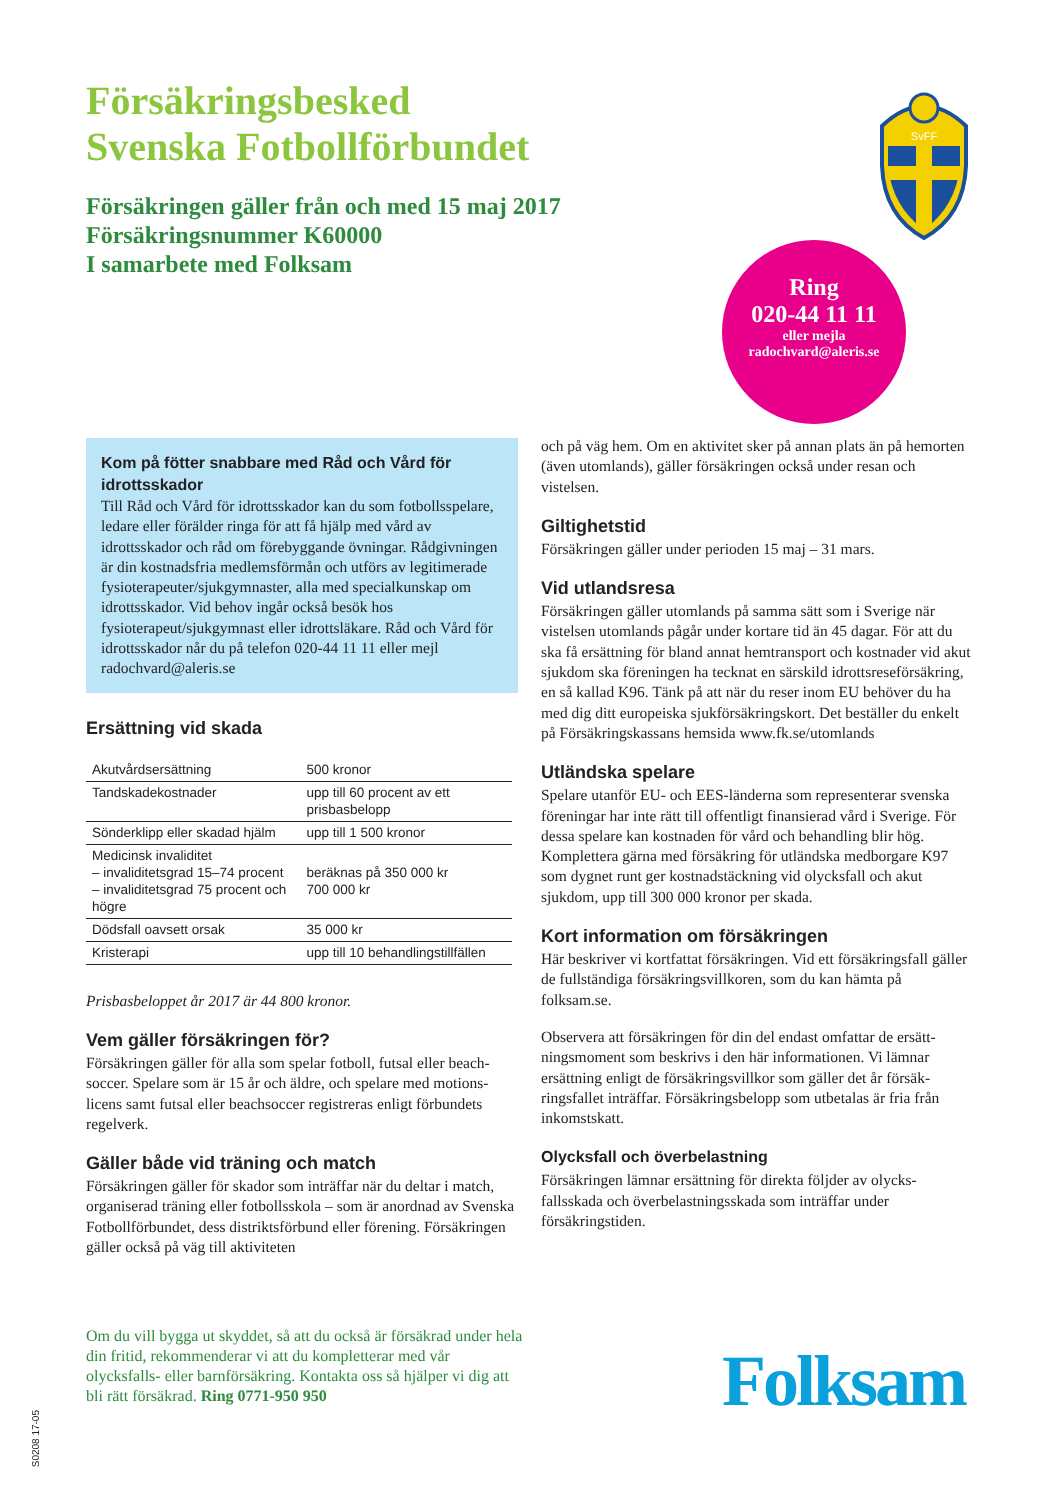Försäkringsbesked
Svenska Fotbollförbundet
Försäkringen gäller från och med 15 maj 2017
Försäkringsnummer K60000
I samarbete med Folksam
SvFF
Ring
020-44 11 11
eller mejla
radochvard@aleris.se
Kom på fötter snabbare med Råd och Vård för idrottsskador
Till Råd och Vård för idrottsskador kan du som fotbolls­spelare, ledare eller förälder ringa för att få hjälp med vård av idrottsskador och råd om förebyggande övningar. Rådgivningen är din kostnadsfria medlemsförmån och utförs av legitimerade fysioterapeuter/sjukgymnaster, alla med specialkunskap om idrottsskador. Vid behov ingår också besök hos fysioterapeut/sjukgymnast eller idrotts­läkare. Råd och Vård för idrottsskador når du på telefon 020-44 11 11 eller mejl radochvard@aleris.se
Ersättning vid skada
| Akutvårdsersättning | 500 kronor |
| Tandskadekostnader | upp till 60 procent av ett prisbasbelopp |
| Sönderklipp eller skadad hjälm | upp till 1 500 kronor |
| Medicinsk invaliditet – invaliditetsgrad 15–74 procent – invaliditetsgrad 75 procent och högre | beräknas på 350 000 kr 700 000 kr |
| Dödsfall oavsett orsak | 35 000 kr |
| Kristerapi | upp till 10 behandlingstillfällen |
Prisbasbeloppet år 2017 är 44 800 kronor.
Vem gäller försäkringen för?
Försäkringen gäller för alla som spelar fotboll, futsal eller beach­soccer. Spelare som är 15 år och äldre, och spelare med motions­licens samt futsal eller beachsoccer registreras enligt förbund­ets regelverk.
Gäller både vid träning och match
Försäkringen gäller för skador som inträffar när du deltar i match, organiserad träning eller fotbollsskola – som är anordnad av Svenska Fotbollförbundet, dess distriktsförbund eller förening. Försäkringen gäller också på väg till aktiviteten
och på väg hem. Om en aktivitet sker på annan plats än på hem­orten (även utomlands), gäller försäkringen också under resan och vistelsen.
Giltighetstid
Försäkringen gäller under perioden 15 maj – 31 mars.
Vid utlandsresa
Försäkringen gäller utomlands på samma sätt som i Sverige när vistelsen utomlands pågår under kortare tid än 45 dagar. För att du ska få ersättning för bland annat hemtransport och kostnader vid akut sjukdom ska föreningen ha tecknat en särskild idrotts­reseförsäkring, en så kallad K96. Tänk på att när du reser inom EU behöver du ha med dig ditt europeiska sjukförsäkringskort. Det beställer du enkelt på Försäkringskassans hemsida www.fk.se/utomlands
Utländska spelare
Spelare utanför EU- och EES-länderna som representerar svenska föreningar har inte rätt till offentligt finansierad vård i Sverige. För dessa spelare kan kostnaden för vård och behand­ling blir hög. Komplettera gärna med försäkring för utländska medborgare K97 som dygnet runt ger kostnadstäckning vid olycks­fall och akut sjukdom, upp till 300 000 kronor per skada.
Kort information om försäkringen
Här beskriver vi kortfattat försäkringen. Vid ett försäkringsfall gäller de fullständiga försäkringsvillkoren, som du kan hämta på folksam.se.
Observera att försäkringen för din del endast omfattar de ersätt­ningsmoment som beskrivs i den här informationen. Vi lämnar ersättning enligt de försäkringsvillkor som gäller det år försäk­ringsfallet inträffar. Försäkringsbelopp som utbetalas är fria från inkomstskatt.
Olycksfall och överbelastning
Försäkringen lämnar ersättning för direkta följder av olycks­fallsskada och överbelastningsskada som inträffar under försäkringstiden.
Om du vill bygga ut skyddet, så att du också är försäkrad under hela din fritid, rekommenderar vi att du kompletterar med vår olycksfalls- eller barnförsäkring. Kontakta oss så hjälper vi dig att bli rätt försäkrad. Ring 0771-950 950
Folksam
S0208 17-05